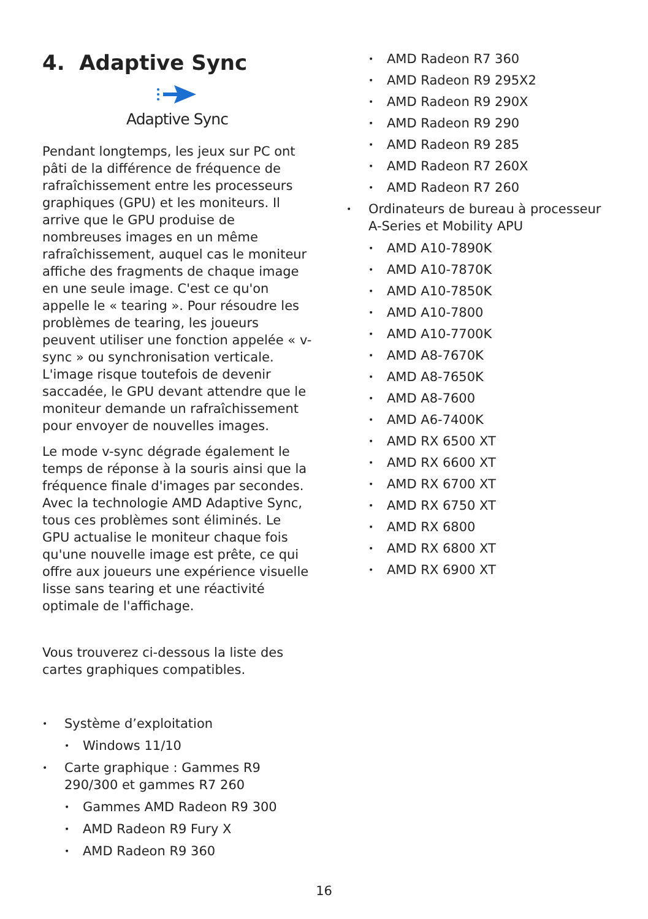4. Adaptive Sync
Adaptive Sync
Pendant longtemps, les jeux sur PC ont pâti de la différence de fréquence de rafraîchissement entre les processeurs graphiques (GPU) et les moniteurs. Il arrive que le GPU produise de nombreuses images en un même rafraîchissement, auquel cas le moniteur affiche des fragments de chaque image en une seule image. C'est ce qu'on appelle le « tearing ». Pour résoudre les problèmes de tearing, les joueurs peuvent utiliser une fonction appelée « v-sync » ou synchronisation verticale. L'image risque toutefois de devenir saccadée, le GPU devant attendre que le moniteur demande un rafraîchissement pour envoyer de nouvelles images.
Le mode v-sync dégrade également le temps de réponse à la souris ainsi que la fréquence finale d'images par secondes. Avec la technologie AMD Adaptive Sync, tous ces problèmes sont éliminés. Le GPU actualise le moniteur chaque fois qu'une nouvelle image est prête, ce qui offre aux joueurs une expérience visuelle lisse sans tearing et une réactivité optimale de l'affichage.
Vous trouverez ci-dessous la liste des cartes graphiques compatibles.
Système d’exploitation
Windows 11/10
Carte graphique : Gammes R9 290/300 et gammes R7 260
Gammes AMD Radeon R9 300
AMD Radeon R9 Fury X
AMD Radeon R9 360
AMD Radeon R7 360
AMD Radeon R9 295X2
AMD Radeon R9 290X
AMD Radeon R9 290
AMD Radeon R9 285
AMD Radeon R7 260X
AMD Radeon R7 260
Ordinateurs de bureau à processeur A-Series et Mobility APU
AMD A10-7890K
AMD A10-7870K
AMD A10-7850K
AMD A10-7800
AMD A10-7700K
AMD A8-7670K
AMD A8-7650K
AMD A8-7600
AMD A6-7400K
AMD RX 6500 XT
AMD RX 6600 XT
AMD RX 6700 XT
AMD RX 6750 XT
AMD RX 6800
AMD RX 6800 XT
AMD RX 6900 XT
16